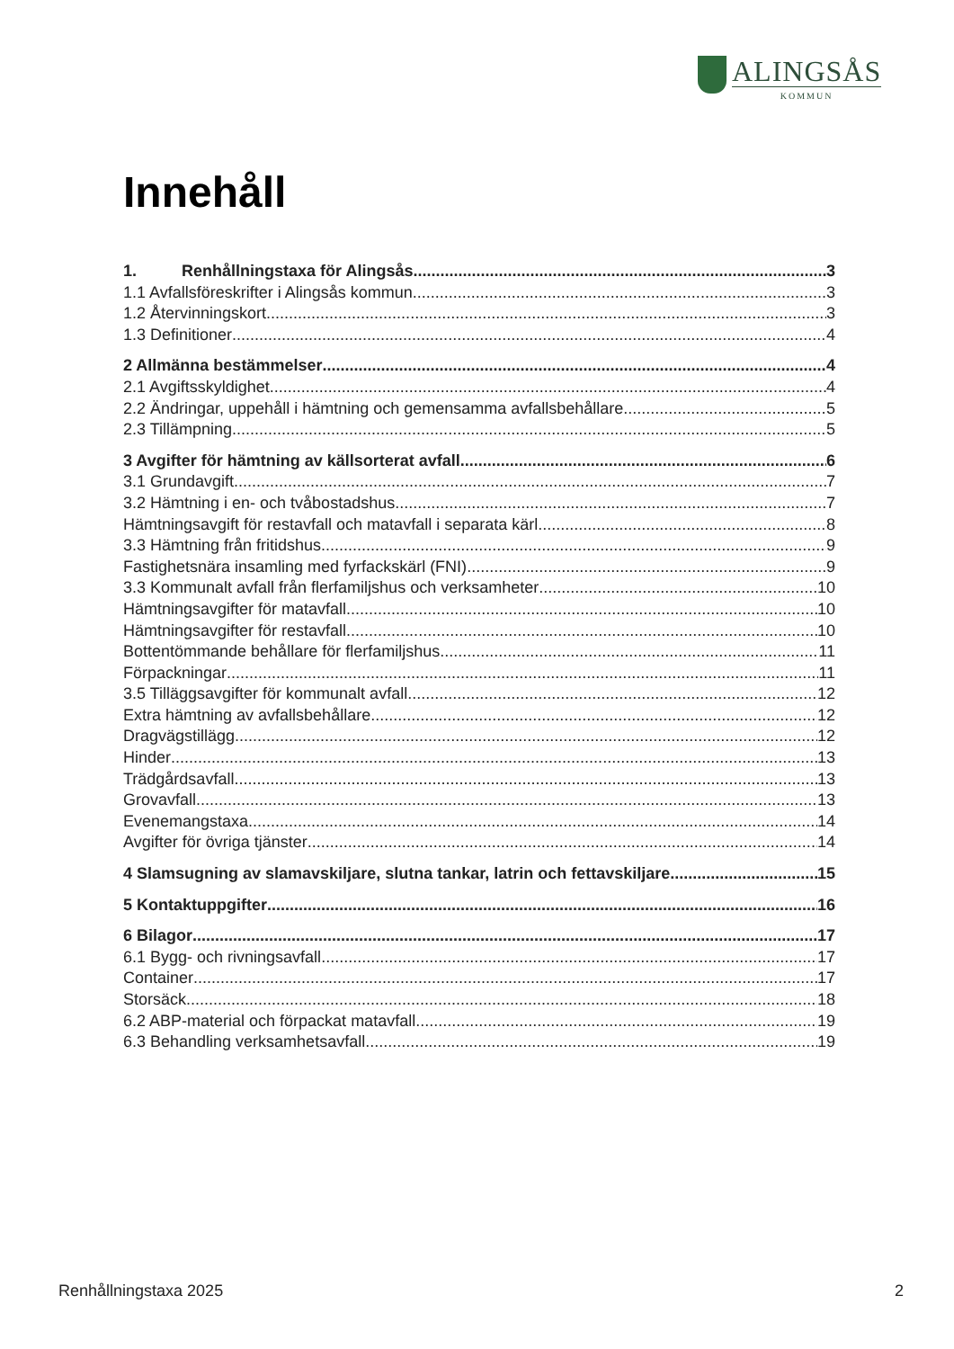ALINGSÅS
KOMMUN
Innehåll
1. Renhållningstaxa för Alingsås 3
1.1 Avfallsföreskrifter i Alingsås kommun 3
1.2 Återvinningskort 3
1.3 Definitioner 4
2 Allmänna bestämmelser 4
2.1 Avgiftsskyldighet 4
2.2 Ändringar, uppehåll i hämtning och gemensamma avfallsbehållare 5
2.3 Tillämpning 5
3 Avgifter för hämtning av källsorterat avfall 6
3.1 Grundavgift 7
3.2 Hämtning i en- och tvåbostadshus 7
Hämtningsavgift för restavfall och matavfall i separata kärl 8
3.3 Hämtning från fritidshus 9
Fastighetsnära insamling med fyrfackskärl (FNI) 9
3.3 Kommunalt avfall från flerfamiljshus och verksamheter 10
Hämtningsavgifter för matavfall 10
Hämtningsavgifter för restavfall 10
Bottentömmande behållare för flerfamiljshus 11
Förpackningar 11
3.5 Tilläggsavgifter för kommunalt avfall 12
Extra hämtning av avfallsbehållare 12
Dragvägstillägg 12
Hinder 13
Trädgårdsavfall 13
Grovavfall 13
Evenemangstaxa 14
Avgifter för övriga tjänster 14
4 Slamsugning av slamavskiljare, slutna tankar, latrin och fettavskiljare 15
5 Kontaktuppgifter 16
6 Bilagor 17
6.1 Bygg- och rivningsavfall 17
Container 17
Storsäck 18
6.2 ABP-material och förpackat matavfall 19
6.3 Behandling verksamhetsavfall 19
Renhållningstaxa 2025 2